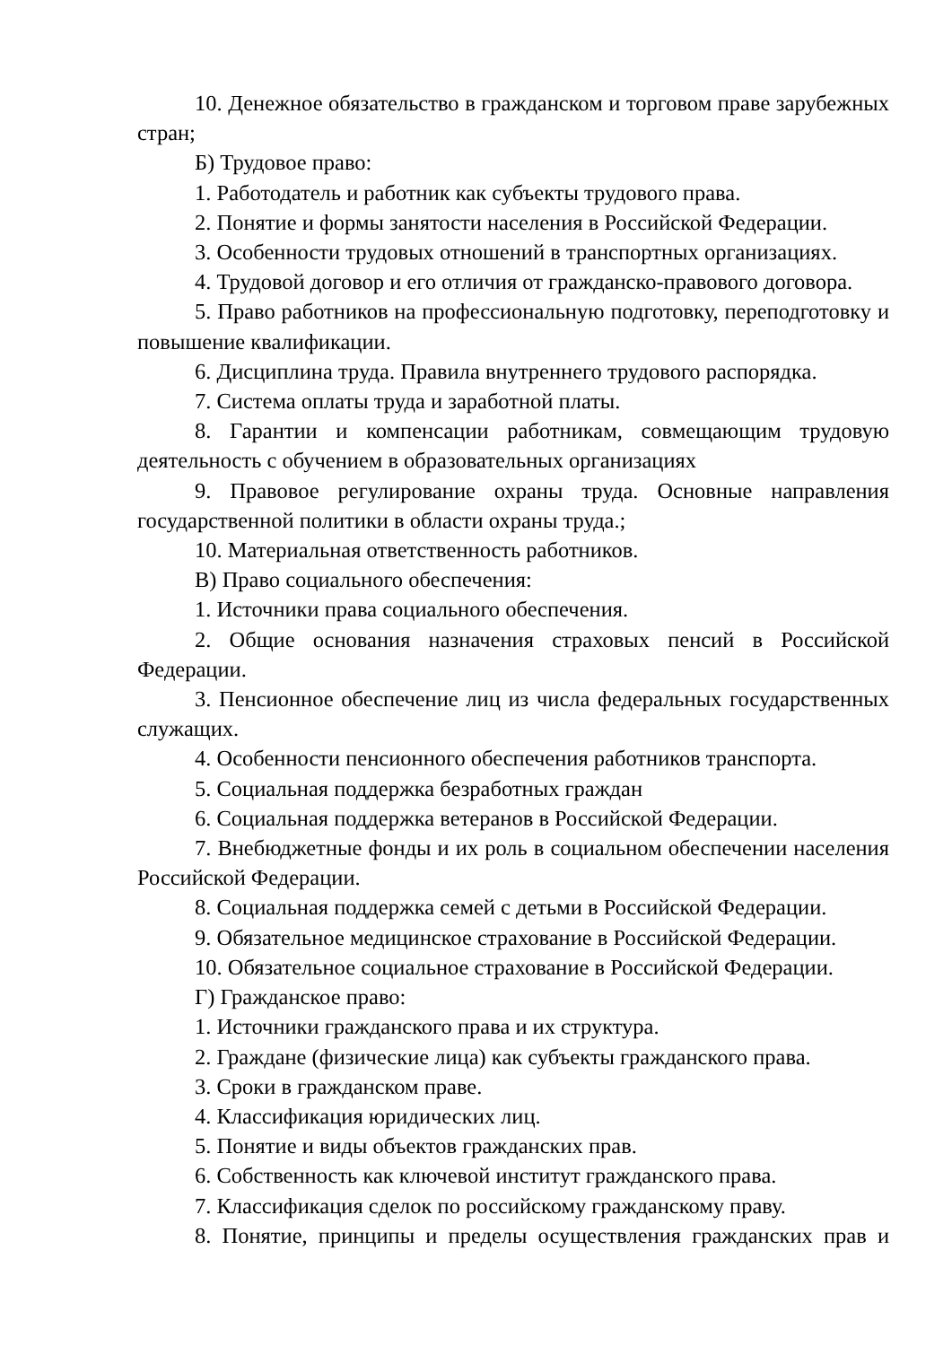10. Денежное обязательство в гражданском и торговом праве зарубежных стран;
Б) Трудовое право:
1. Работодатель и работник как субъекты трудового права.
2. Понятие и формы занятости населения в Российской Федерации.
3. Особенности трудовых отношений в транспортных организациях.
4. Трудовой договор и его отличия от гражданско-правового договора.
5. Право работников на профессиональную подготовку, переподготовку и повышение квалификации.
6. Дисциплина труда. Правила внутреннего трудового распорядка.
7. Система оплаты труда и заработной платы.
8. Гарантии и компенсации работникам, совмещающим трудовую деятельность с обучением в образовательных организациях
9. Правовое регулирование охраны труда. Основные направления государственной политики в области охраны труда.;
10. Материальная ответственность работников.
В) Право социального обеспечения:
1. Источники права социального обеспечения.
2. Общие основания назначения страховых пенсий в Российской Федерации.
3. Пенсионное обеспечение лиц из числа федеральных государственных служащих.
4. Особенности пенсионного обеспечения работников транспорта.
5. Социальная поддержка безработных граждан
6. Социальная поддержка ветеранов в Российской Федерации.
7. Внебюджетные фонды и их роль в социальном обеспечении населения Российской Федерации.
8. Социальная поддержка семей с детьми в Российской Федерации.
9. Обязательное медицинское страхование в Российской Федерации.
10. Обязательное социальное страхование в Российской Федерации.
Г) Гражданское право:
1. Источники гражданского права и их структура.
2. Граждане (физические лица) как субъекты гражданского права.
3. Сроки в гражданском праве.
4. Классификация юридических лиц.
5. Понятие и виды объектов гражданских прав.
6. Собственность как ключевой институт гражданского права.
7. Классификация сделок по российскому гражданскому праву.
8. Понятие, принципы и пределы осуществления гражданских прав и